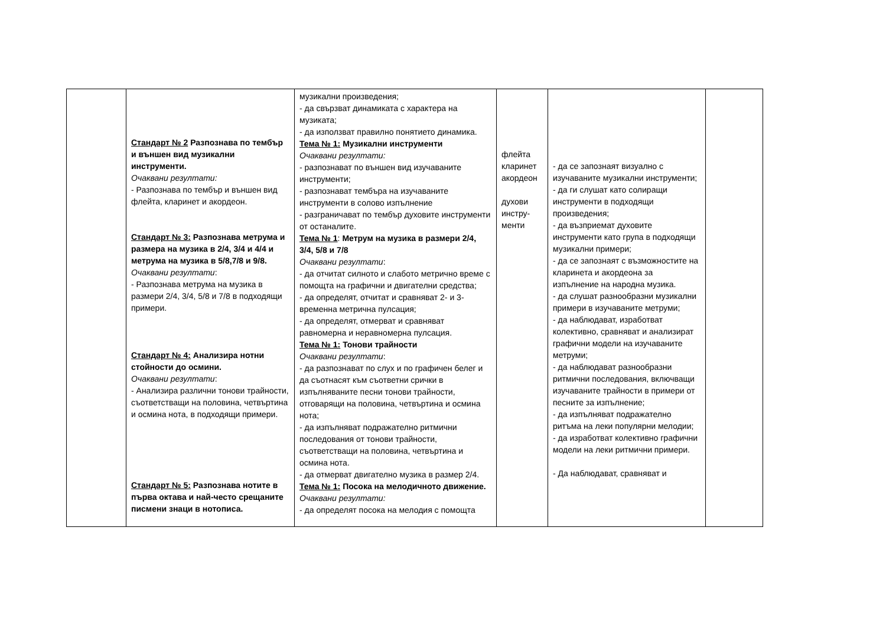| | Стандарт № 2 Разпознава по тембър и външен вид музикални инструменти. Очаквани резултати: - Разпознава по тембър и външен вид флейта, кларинет и акордеон. Стандарт № 3: Разпознава метрума и размера на музика в 2/4, 3/4 и 4/4 и метрума на музика в 5/8,7/8 и 9/8. Очаквани резултати : - Разпознава метрума на музика в размери 2/4, 3/4, 5/8 и 7/8 в подходящи примери. Стандарт № 4: Анализира нотни стойности до осмини. Очаквани резултати : - Анализира различни тонови трайности, съответстващи на половина, четвъртина и осмина нота, в подходящи примери. Стандарт № 5: Разпознава нотите в първа октава и най-често срещаните писмени знаци в нотописа. | музикални произведения; - да свързват динамиката с характера на музиката; - да използват правилно понятието динамика. Тема № 1: Музикални инструменти Очаквани резултати: - разпознават по външен вид изучаваните инструменти; - разпознават тембъра на изучаваните инструменти в солово изпълнение - разграничават по тембър духовите инструменти от останалите. Тема № 1 : Метрум на музика в размери 2/4, 3/4, 5/8 и 7/8 Очаквани резултати : - да отчитат силното и слабото метрично време с помощта на графични и двигателни средства; - да определят, отчитат и сравняват 2- и 3-временна метрична пулсация; - да определят, отмерват и сравняват равномерна и неравномерна пулсация. Тема № 1: Тонови трайности Очаквани резултати : - да разпознават по слух и по графичен белег и да съотнасят към съответни срички в изпълняваните песни тонови трайности, отговарящи на половина, четвъртина и осмина нота; - да изпълняват подражателно ритмични последования от тонови трайности, съответстващи на половина, четвъртина и осмина нота. - да отмерват двигателно музика в размер 2/4. Тема № 1: Посока на мелодичното движение. Очаквани резултати: - да определят посока на мелодия с помощта | флейта кларинет акордеон духови инстру- менти | - да се запознаят визуално с изучаваните музикални инструменти; - да ги слушат като солиращи инструменти в подходящи произведения; - да възприемат духовите инструменти като група в подходящи музикални примери; - да се запознаят с възможностите на кларинета и акордеона за изпълнение на народна музика. - да слушат разнообразни музикални примери в изучаваните метруми; - да наблюдават, изработват колективно, сравняват и анализират графични модели на изучаваните метруми; - да наблюдават разнообразни ритмични последования, включващи изучаваните трайности в примери от песните за изпълнение; - да изпълняват подражателно ритъма на леки популярни мелодии; - да изработват колективно графични модели на леки ритмични примери. - Да наблюдават, сравняват и | |